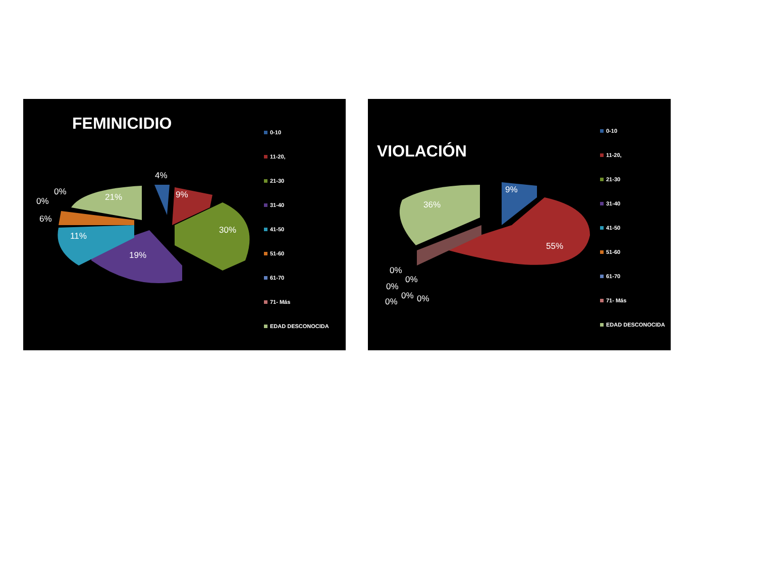FEMINICIDIO
4%
9%
30%
19%
11%
6%
0%
0%
21%
0-10
11-20,
21-30
31-40
41-50
51-60
61-70
71- Más
EDAD DESCONOCIDA
VIOLACIÓN
9%
55%
36%
0%
0%
0%
0% 0%
0%
0-10
11-20,
21-30
31-40
41-50
51-60
61-70
71- Más
EDAD DESCONOCIDA